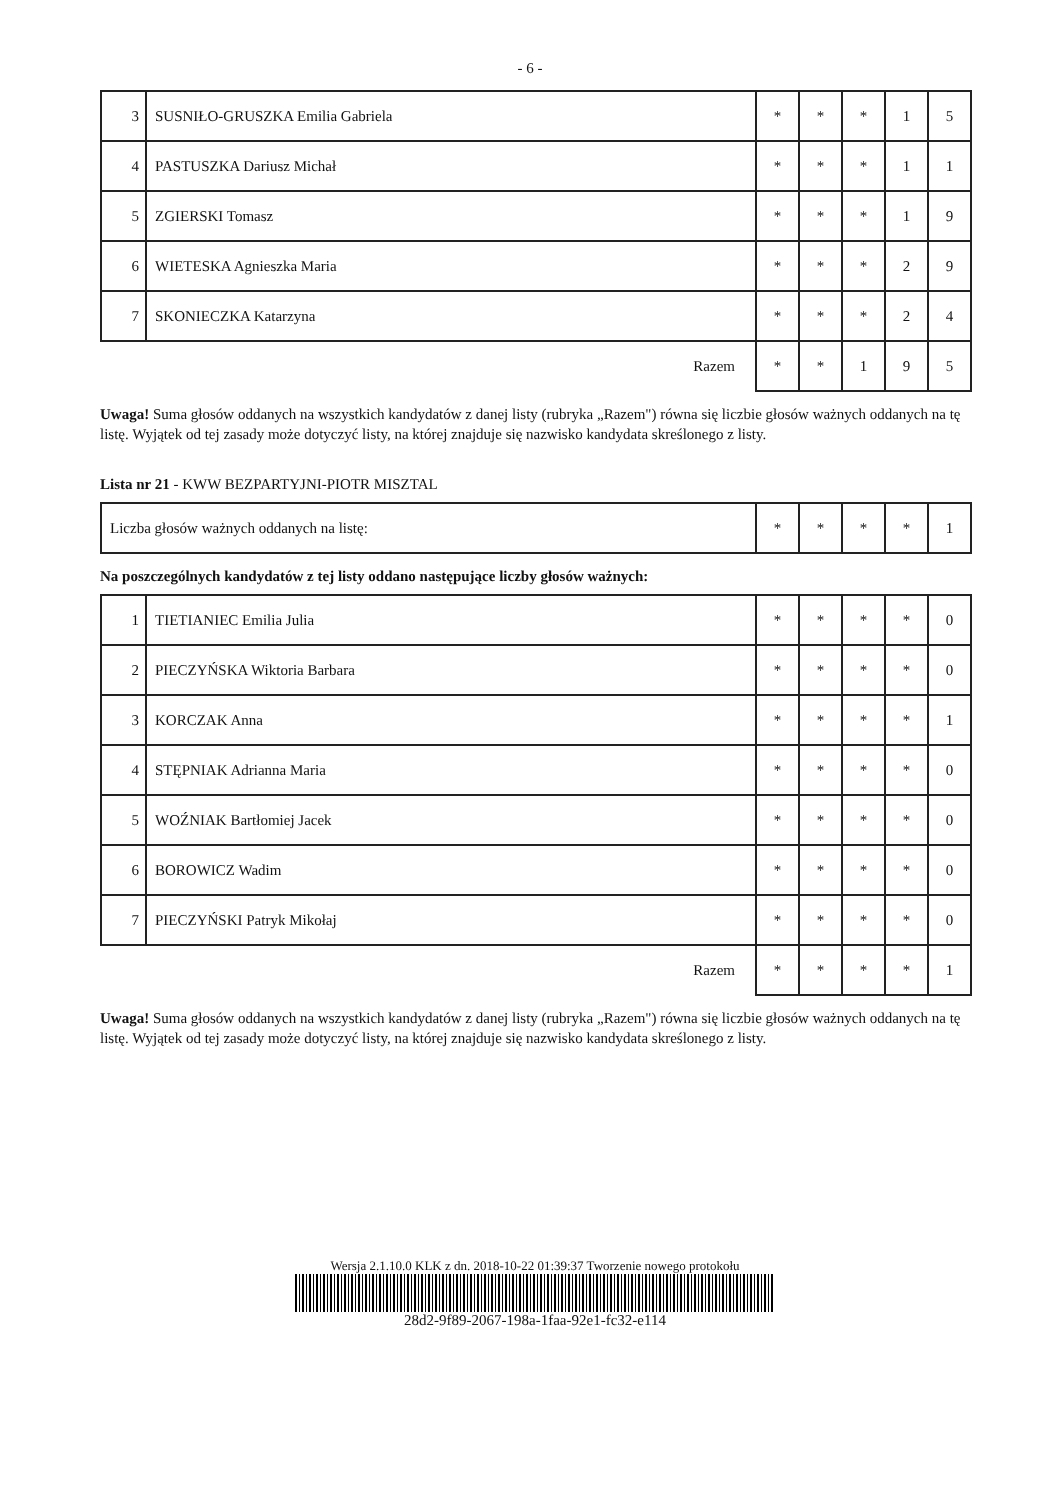- 6 -
| 3 | SUSNIŁO-GRUSZKA Emilia Gabriela | * | * | * | 1 | 5 |
| 4 | PASTUSZKA Dariusz Michał | * | * | * | 1 | 1 |
| 5 | ZGIERSKI Tomasz | * | * | * | 1 | 9 |
| 6 | WIETESKA Agnieszka Maria | * | * | * | 2 | 9 |
| 7 | SKONIECZKA Katarzyna | * | * | * | 2 | 4 |
| Razem | | * | * | 1 | 9 | 5 |
Uwaga! Suma głosów oddanych na wszystkich kandydatów z danej listy (rubryka „Razem") równa się liczbie głosów ważnych oddanych na tę listę. Wyjątek od tej zasady może dotyczyć listy, na której znajduje się nazwisko kandydata skreślonego z listy.
Lista nr 21 - KWW BEZPARTYJNI-PIOTR MISZTAL
| Liczba głosów ważnych oddanych na listę: | * | * | * | * | 1 |
Na poszczególnych kandydatów z tej listy oddano następujące liczby głosów ważnych:
| 1 | TIETIANIEC Emilia Julia | * | * | * | * | 0 |
| 2 | PIECZYŃSKA Wiktoria Barbara | * | * | * | * | 0 |
| 3 | KORCZAK Anna | * | * | * | * | 1 |
| 4 | STĘPNIAK Adrianna Maria | * | * | * | * | 0 |
| 5 | WOŹNIAK Bartłomiej Jacek | * | * | * | * | 0 |
| 6 | BOROWICZ Wadim | * | * | * | * | 0 |
| 7 | PIECZYŃSKI Patryk Mikołaj | * | * | * | * | 0 |
| Razem | | * | * | * | * | 1 |
Uwaga! Suma głosów oddanych na wszystkich kandydatów z danej listy (rubryka „Razem") równa się liczbie głosów ważnych oddanych na tę listę. Wyjątek od tej zasady może dotyczyć listy, na której znajduje się nazwisko kandydata skreślonego z listy.
Wersja 2.1.10.0 KLK z dn. 2018-10-22 01:39:37 Tworzenie nowego protokołu
28d2-9f89-2067-198a-1faa-92e1-fc32-e114